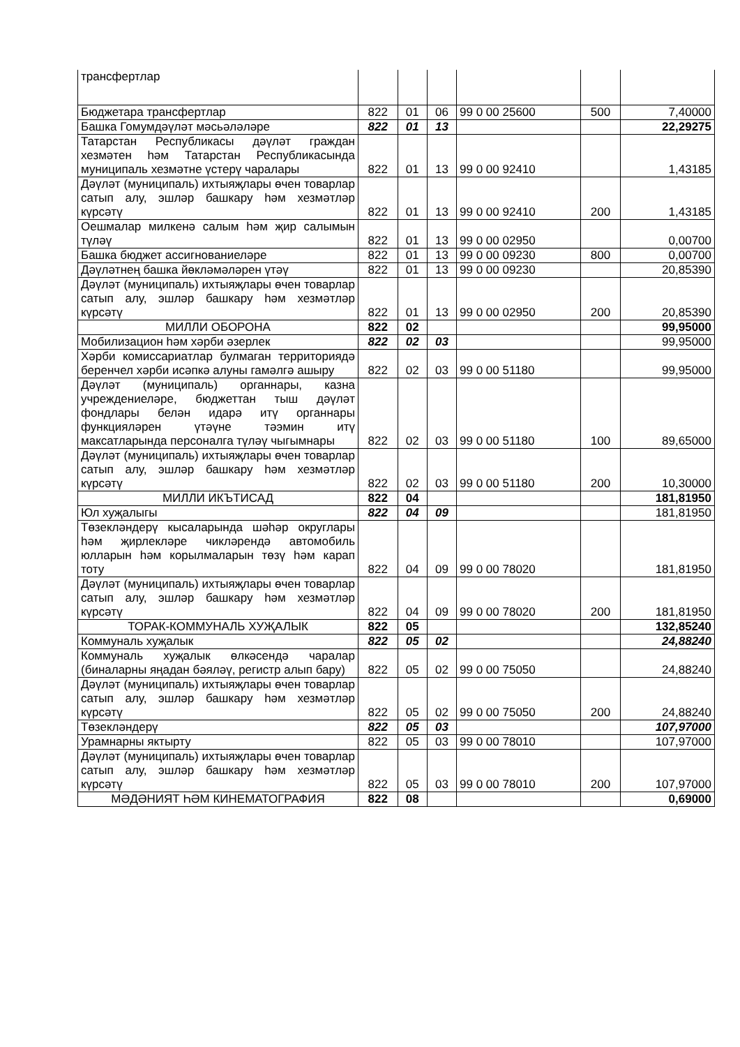| трансфертлар | | | | | | |
| Бюджетара трансфертлар | 822 | 01 | 06 | 99 0 00 25600 | 500 | 7,40000 |
| Башка Гомумдәүләт мәсьәләләре | 822 | 01 | 13 | | | 22,29275 |
| Татарстан Республикасы дәүләт граждан хезмәтен һәм Татарстан Республикасында муниципаль хезмәтне үстерү чаралары | 822 | 01 | 13 | 99 0 00 92410 | | 1,43185 |
| Дәүләт (муниципаль) ихтыяҗлары өчен товарлар сатып алу, эшләр башкару һәм хезмәтләр күрсәтү | 822 | 01 | 13 | 99 0 00 92410 | 200 | 1,43185 |
| Оешмалар милкенә салым һәм җир салымын түләү | 822 | 01 | 13 | 99 0 00 02950 | | 0,00700 |
| Башка бюджет ассигнованиеләре | 822 | 01 | 13 | 99 0 00 09230 | 800 | 0,00700 |
| Дәүләтнең башка йөкләмәләрен үтәү | 822 | 01 | 13 | 99 0 00 09230 | | 20,85390 |
| Дәүләт (муниципаль) ихтыяҗлары өчен товарлар сатып алу, эшләр башкару һәм хезмәтләр күрсәтү | 822 | 01 | 13 | 99 0 00 02950 | 200 | 20,85390 |
| МИЛЛИ ОБОРОНА | 822 | 02 | | | | 99,95000 |
| Мобилизацион һәм хәрби әзерлек | 822 | 02 | 03 | | | 99,95000 |
| Хәрби комиссариатлар булмаган территориядә беренчел хәрби исәпкә алуны гамәлгә ашыру | 822 | 02 | 03 | 99 0 00 51180 | | 99,95000 |
| Дәүләт (муниципаль) органнары, казна учреждениеләре, бюджеттан тыш дәүләт фондлары белән идарә итү органнары функцияләрен үтәүне тәэмин итү максатларында персоналга түләү чыгымнары | 822 | 02 | 03 | 99 0 00 51180 | 100 | 89,65000 |
| Дәүләт (муниципаль) ихтыяҗлары өчен товарлар сатып алу, эшләр башкару һәм хезмәтләр күрсәтү | 822 | 02 | 03 | 99 0 00 51180 | 200 | 10,30000 |
| МИЛЛИ ИКЪТИСАД | 822 | 04 | | | | 181,81950 |
| Юл хуҗалыгы | 822 | 04 | 09 | | | 181,81950 |
| Төзекләндерү кысаларында шәһәр округлары һәм җирлекләре чикләрендә автомобиль юлларын һәм корылмаларын төзү һәм карап тоту | 822 | 04 | 09 | 99 0 00 78020 | | 181,81950 |
| Дәүләт (муниципаль) ихтыяҗлары өчен товарлар сатып алу, эшләр башкару һәм хезмәтләр күрсәтү | 822 | 04 | 09 | 99 0 00 78020 | 200 | 181,81950 |
| ТОРАК-КОММУНАЛЬ ХУҖАЛЫК | 822 | 05 | | | | 132,85240 |
| Коммуналь хуҗалык | 822 | 05 | 02 | | | 24,88240 |
| Коммуналь хуҗалык өлкәсендә чаралар (биналарны яңадан бәяләү, регистр алып бару) | 822 | 05 | 02 | 99 0 00 75050 | | 24,88240 |
| Дәүләт (муниципаль) ихтыяҗлары өчен товарлар сатып алу, эшләр башкару һәм хезмәтләр күрсәтү | 822 | 05 | 02 | 99 0 00 75050 | 200 | 24,88240 |
| Төзекләндерү | 822 | 05 | 03 | | | 107,97000 |
| Урамнарны яктырту | 822 | 05 | 03 | 99 0 00 78010 | | 107,97000 |
| Дәүләт (муниципаль) ихтыяҗлары өчен товарлар сатып алу, эшләр башкару һәм хезмәтләр күрсәтү | 822 | 05 | 03 | 99 0 00 78010 | 200 | 107,97000 |
| МӘДӘНИЯТ ҺӘМ КИНЕМАТОГРАФИЯ | 822 | 08 | | | | 0,69000 |